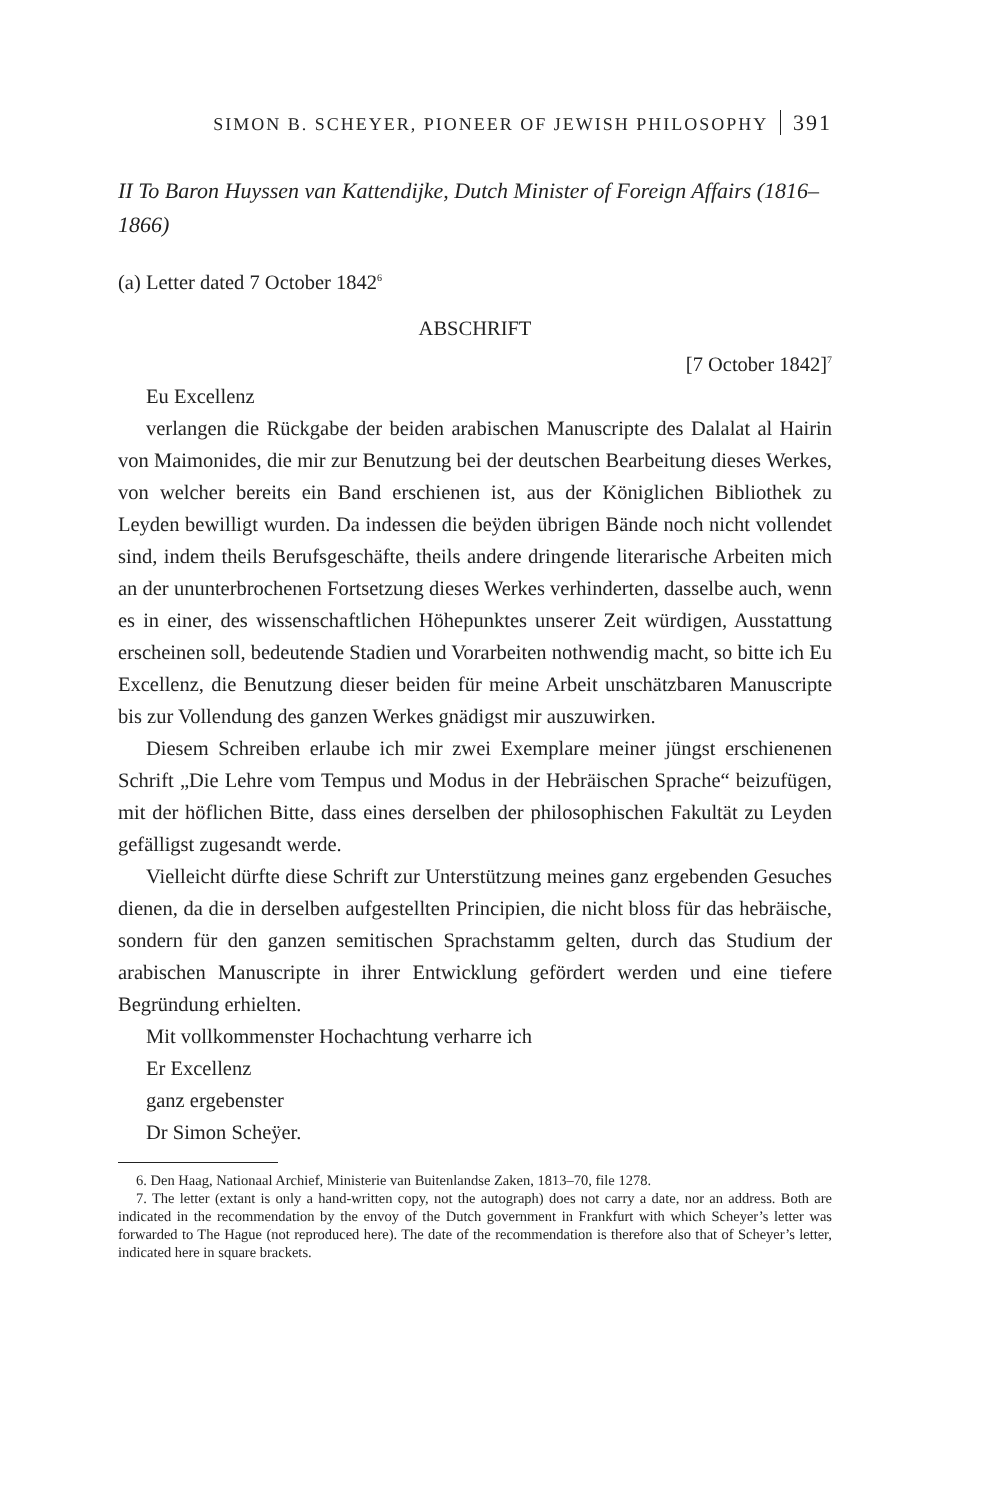SIMON B. SCHEYER, PIONEER OF JEWISH PHILOSOPHY 391
II To Baron Huyssen van Kattendijke, Dutch Minister of Foreign Affairs (1816–1866)
(a) Letter dated 7 October 1842<sup>6</sup>
ABSCHRIFT
[7 October 1842]<sup>7</sup>
Eu Excellenz
verlangen die Rückgabe der beiden arabischen Manuscripte des Dalalat al Hairin von Maimonides, die mir zur Benutzung bei der deutschen Bearbeitung dieses Werkes, von welcher bereits ein Band erschienen ist, aus der Königlichen Bibliothek zu Leyden bewilligt wurden. Da indessen die beÿden übrigen Bände noch nicht vollendet sind, indem theils Berufsgeschäfte, theils andere dringende literarische Arbeiten mich an der ununterbrochenen Fortsetzung dieses Werkes verhinderten, dasselbe auch, wenn es in einer, des wissenschaftlichen Höhepunktes unserer Zeit würdigen, Ausstattung erscheinen soll, bedeutende Stadien und Vorarbeiten nothwendig macht, so bitte ich Eu Excellenz, die Benutzung dieser beiden für meine Arbeit unschätzbaren Manuscripte bis zur Vollendung des ganzen Werkes gnädigst mir auszuwirken.
Diesem Schreiben erlaube ich mir zwei Exemplare meiner jüngst erschienenen Schrift „Die Lehre vom Tempus und Modus in der Hebräischen Sprache“ beizufügen, mit der höflichen Bitte, dass eines derselben der philosophischen Fakultät zu Leyden gefälligst zugesandt werde.
Vielleicht dürfte diese Schrift zur Unterstützung meines ganz ergebenden Gesuches dienen, da die in derselben aufgestellten Principien, die nicht bloss für das hebräische, sondern für den ganzen semitischen Sprachstamm gelten, durch das Studium der arabischen Manuscripte in ihrer Entwicklung gefördert werden und eine tiefere Begründung erhielten.
Mit vollkommenster Hochachtung verharre ich
Er Excellenz
ganz ergebenster
Dr Simon Scheÿer.
6. Den Haag, Nationaal Archief, Ministerie van Buitenlandse Zaken, 1813–70, file 1278.
7. The letter (extant is only a hand-written copy, not the autograph) does not carry a date, nor an address. Both are indicated in the recommendation by the envoy of the Dutch government in Frankfurt with which Scheyer’s letter was forwarded to The Hague (not reproduced here). The date of the recommendation is therefore also that of Scheyer’s letter, indicated here in square brackets.